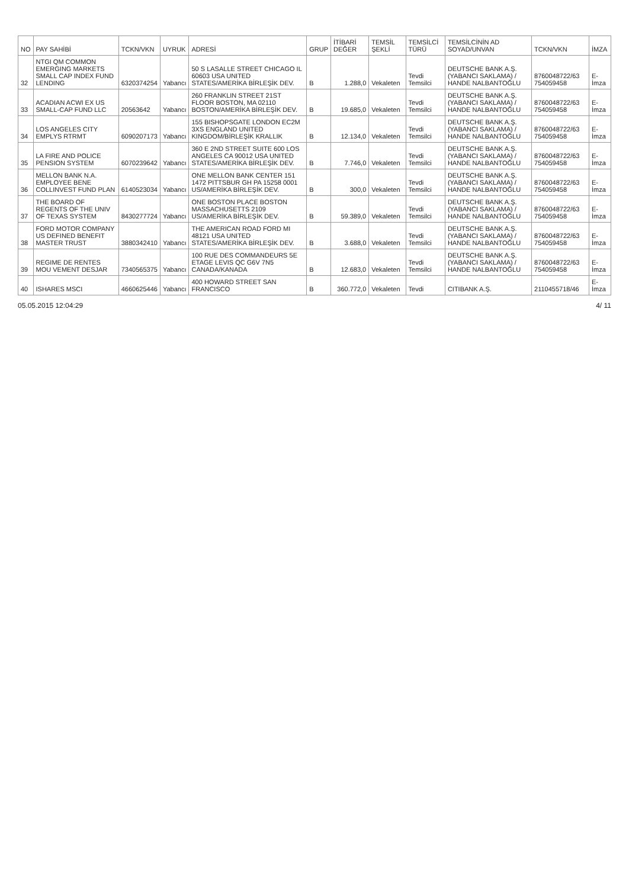| NO | PAY SAHİBİ | TCKN/VKN | UYRUK | ADRESİ | GRUP | İTİBARİ DEĞER | TEMSİL ŞEKLİ | TEMSİLCİ TÜRÜ | TEMSİLCİNİN AD SOYAD/UNVAN | TCKN/VKN | İMZA |
| --- | --- | --- | --- | --- | --- | --- | --- | --- | --- | --- | --- |
| 32 | NTGI QM COMMON EMERGING MARKETS SMALL CAP INDEX FUND LENDING | 6320374254 | Yabancı | 50 S LASALLE STREET CHICAGO IL 60603 USA UNITED STATES/AMERİKA BİRLEŞİK DEV. | B | 1.288,0 | Vekaleten | Tevdi Temsilci | DEUTSCHE BANK A.Ş. (YABANCI SAKLAMA) / HANDE NALBANTOĞLU | 8760048722/63 754059458 | E-İmza |
| 33 | ACADIAN ACWI EX US SMALL-CAP FUND LLC | 20563642 | Yabancı | 260 FRANKLIN STREET 21ST FLOOR BOSTON, MA 02110 BOSTON/AMERİKA BİRLEŞİK DEV. | B | 19.685,0 | Vekaleten | Tevdi Temsilci | DEUTSCHE BANK A.Ş. (YABANCI SAKLAMA) / HANDE NALBANTOĞLU | 8760048722/63 754059458 | E-İmza |
| 34 | LOS ANGELES CITY EMPLYS RTRMT | 6090207173 | Yabancı | 155 BISHOPSGATE LONDON EC2M 3XS ENGLAND UNITED KINGDOM/BİRLEŞİK KRALLIK | B | 12.134,0 | Vekaleten | Tevdi Temsilci | DEUTSCHE BANK A.Ş. (YABANCI SAKLAMA) / HANDE NALBANTOĞLU | 8760048722/63 754059458 | E-İmza |
| 35 | LA FIRE AND POLICE PENSION SYSTEM | 6070239642 | Yabancı | 360 E 2ND STREET SUITE 600 LOS ANGELES CA 90012 USA UNITED STATES/AMERİKA BİRLEŞİK DEV. | B | 7.746,0 | Vekaleten | Tevdi Temsilci | DEUTSCHE BANK A.Ş. (YABANCI SAKLAMA) / HANDE NALBANTOĞLU | 8760048722/63 754059458 | E-İmza |
| 36 | MELLON BANK N.A. EMPLOYEE BENE COLLINVEST FUND PLAN | 6140523034 | Yabancı | ONE MELLON BANK CENTER 151 1472 PITTSBUR GH PA 15258 0001 US/AMERİKA BİRLEŞİK DEV. | B | 300,0 | Vekaleten | Tevdi Temsilci | DEUTSCHE BANK A.Ş. (YABANCI SAKLAMA) / HANDE NALBANTOĞLU | 8760048722/63 754059458 | E-İmza |
| 37 | THE BOARD OF REGENTS OF THE UNIV OF TEXAS SYSTEM | 8430277724 | Yabancı | ONE BOSTON PLACE BOSTON MASSACHUSETTS 2109 US/AMERİKA BİRLEŞİK DEV. | B | 59.389,0 | Vekaleten | Tevdi Temsilci | DEUTSCHE BANK A.Ş. (YABANCI SAKLAMA) / HANDE NALBANTOĞLU | 8760048722/63 754059458 | E-İmza |
| 38 | FORD MOTOR COMPANY US DEFINED BENEFIT MASTER TRUST | 3880342410 | Yabancı | THE AMERICAN ROAD FORD MI 48121 USA UNITED STATES/AMERİKA BİRLEŞİK DEV. | B | 3.688,0 | Vekaleten | Tevdi Temsilci | DEUTSCHE BANK A.Ş. (YABANCI SAKLAMA) / HANDE NALBANTOĞLU | 8760048722/63 754059458 | E-İmza |
| 39 | REGIME DE RENTES MOU VEMENT DESJAR | 7340565375 | Yabancı | 100 RUE DES COMMANDEURS 5E ETAGE LEVIS QC G6V 7N5 CANADA/KANADA | B | 12.683,0 | Vekaleten | Tevdi Temsilci | DEUTSCHE BANK A.Ş. (YABANCI SAKLAMA) / HANDE NALBANTOĞLU | 8760048722/63 754059458 | E-İmza |
| 40 | ISHARES MSCI | 4660625446 | Yabancı | 400 HOWARD STREET SAN FRANCISCO | B | 360.772,0 | Vekaleten | Tevdi | CITIBANK A.Ş. | 2110455718/46 | E-İmza |
05.05.2015 12:04:29 4/ 11